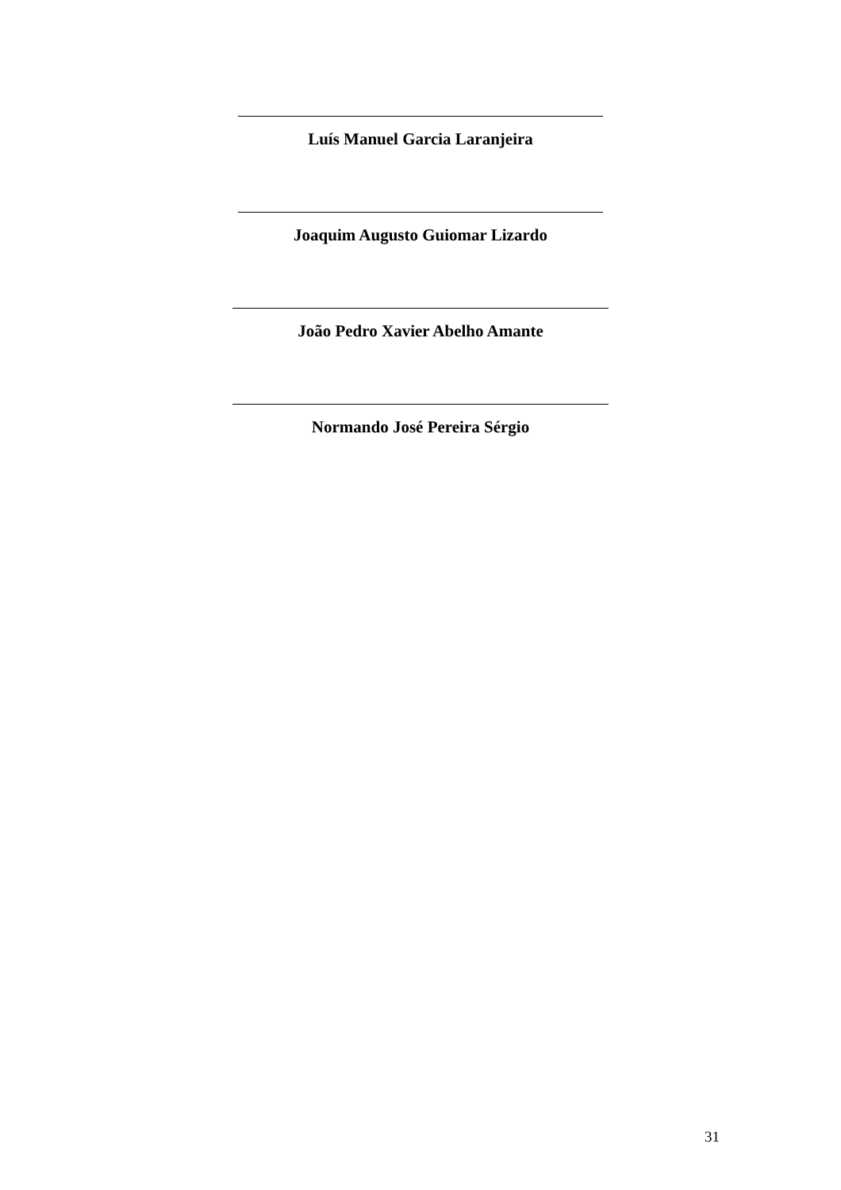Luís Manuel Garcia Laranjeira
Joaquim Augusto Guiomar Lizardo
João Pedro Xavier Abelho Amante
Normando José Pereira Sérgio
31